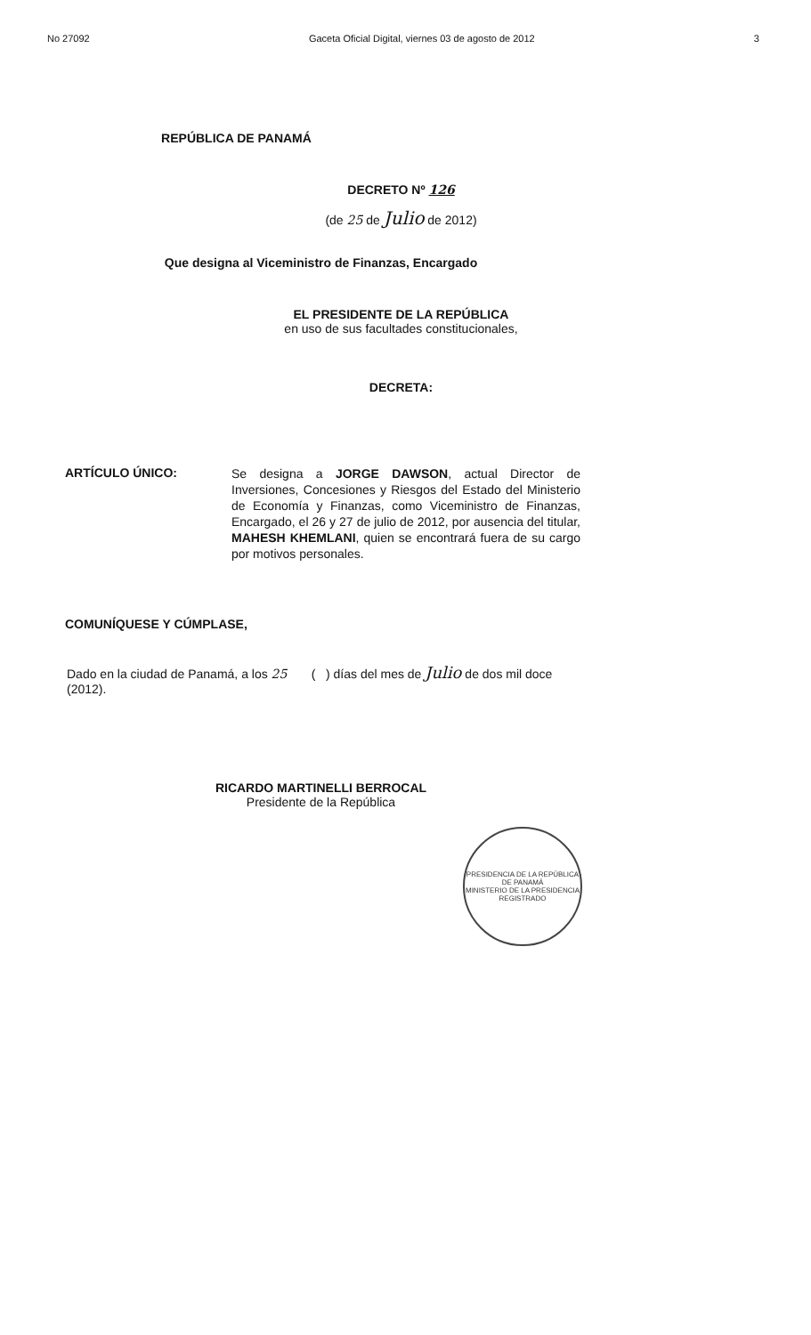No 27092 Gaceta Oficial Digital, viernes 03 de agosto de 2012 3
REPÚBLICA DE PANAMÁ
DECRETO Nº 126
(de 25 de Julio de 2012)
Que designa al Viceministro de Finanzas, Encargado
EL PRESIDENTE DE LA REPÚBLICA
en uso de sus facultades constitucionales,
DECRETA:
ARTÍCULO ÚNICO:
Se designa a JORGE DAWSON, actual Director de Inversiones, Concesiones y Riesgos del Estado del Ministerio de Economía y Finanzas, como Viceministro de Finanzas, Encargado, el 26 y 27 de julio de 2012, por ausencia del titular, MAHESH KHEMLANI, quien se encontrará fuera de su cargo por motivos personales.
COMUNÍQUESE Y CÚMPLASE,
Dado en la ciudad de Panamá, a los 25 ( ) días del mes de Julio de dos mil doce (2012).
RICARDO MARTINELLI BERROCAL
Presidente de la República
PRESIDENCIA DE LA REPÚBLICA DE PANAMÁ
MINISTERIO DE LA PRESIDENCIA
REGISTRADO